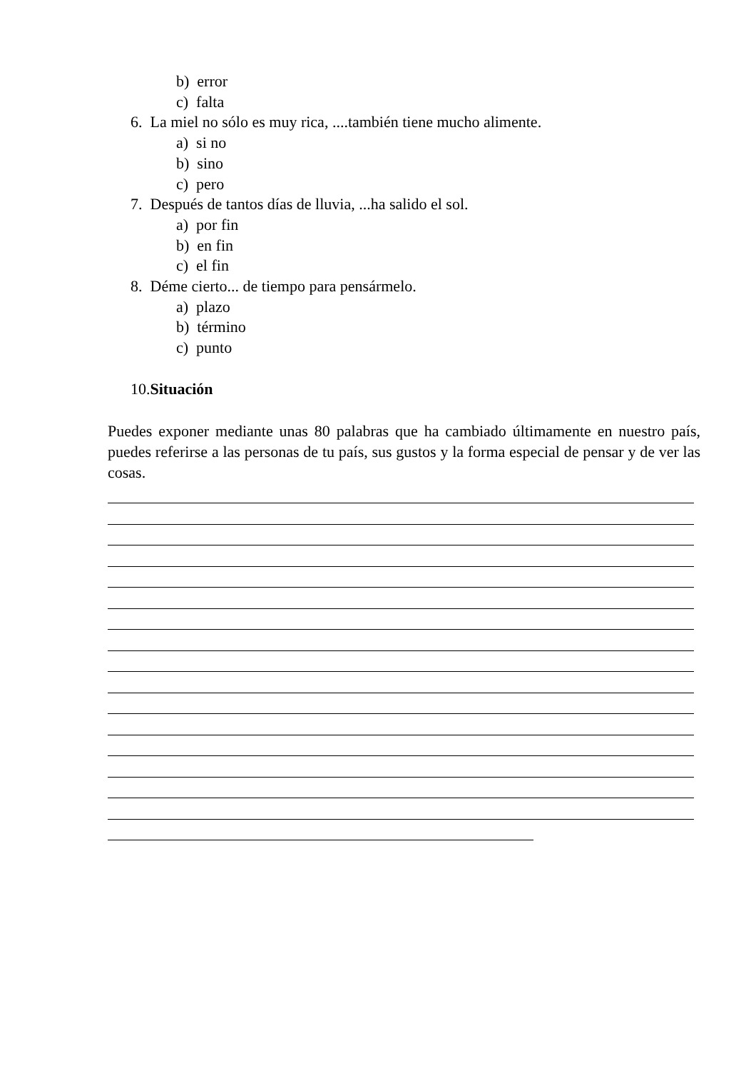b) error
c) falta
6. La miel no sólo es muy rica, ....también tiene mucho alimente.
a) si no
b) sino
c) pero
7. Después de tantos días de lluvia, ...ha salido el sol.
a) por fin
b) en fin
c) el fin
8. Déme cierto... de tiempo para pensármelo.
a) plazo
b) término
c) punto
10.Situación
Puedes exponer mediante unas 80 palabras que ha cambiado últimamente en nuestro país, puedes referirse a las personas de tu país, sus gustos y la forma especial de pensar y de ver las cosas.